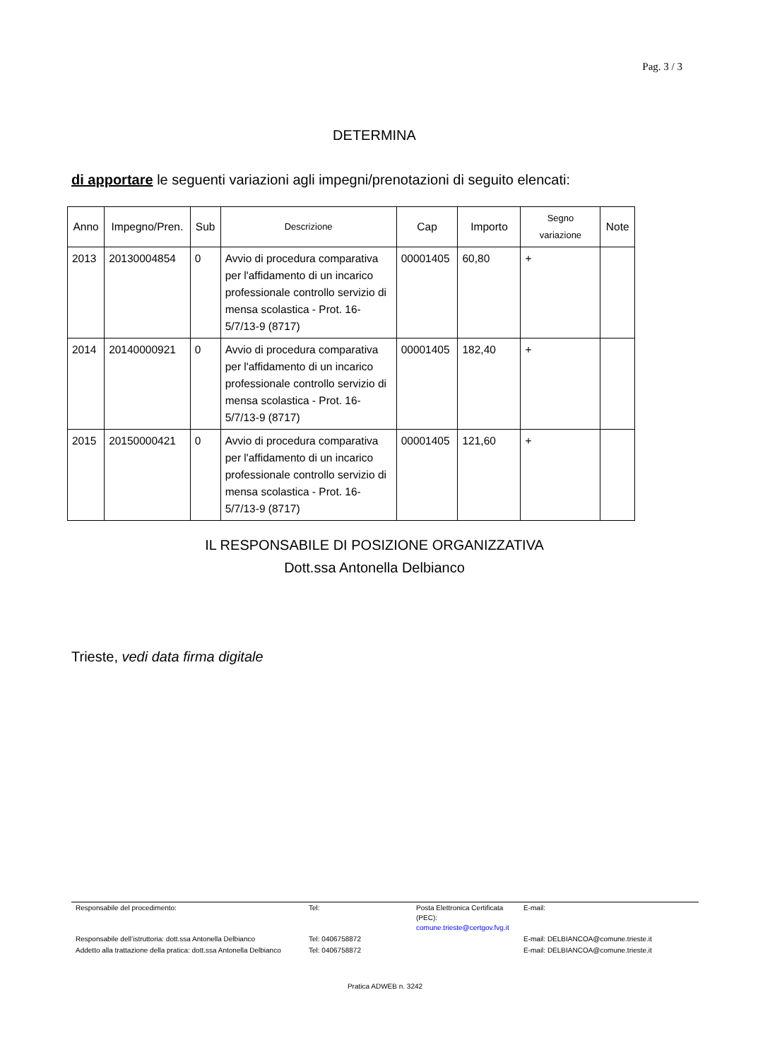Pag. 3 / 3
DETERMINA
di apportare le seguenti variazioni agli impegni/prenotazioni di seguito elencati:
| Anno | Impegno/Pren. | Sub | Descrizione | Cap | Importo | Segno variazione | Note |
| --- | --- | --- | --- | --- | --- | --- | --- |
| 2013 | 20130004854 | 0 | Avvio di procedura comparativa per l'affidamento di un incarico professionale controllo servizio di mensa scolastica - Prot. 16-5/7/13-9 (8717) | 00001405 | 60,80 | + | |
| 2014 | 20140000921 | 0 | Avvio di procedura comparativa per l'affidamento di un incarico professionale controllo servizio di mensa scolastica - Prot. 16-5/7/13-9 (8717) | 00001405 | 182,40 | + | |
| 2015 | 20150000421 | 0 | Avvio di procedura comparativa per l'affidamento di un incarico professionale controllo servizio di mensa scolastica - Prot. 16-5/7/13-9 (8717) | 00001405 | 121,60 | + | |
IL RESPONSABILE DI POSIZIONE ORGANIZZATIVA
Dott.ssa Antonella Delbianco
Trieste, vedi data firma digitale
| Responsabile del procedimento: | Tel: | Posta Elettronica Certificata (PEC): comune.trieste@certgov.fvg.it | E-mail: |
| Responsabile dell’istruttoria: dott.ssa Antonella Delbianco | Tel: 0406758872 | | E-mail: DELBIANCOA@comune.trieste.it |
| Addetto alla trattazione della pratica: dott.ssa Antonella Delbianco | Tel: 0406758872 | | E-mail: DELBIANCOA@comune.trieste.it |
Pratica ADWEB n. 3242